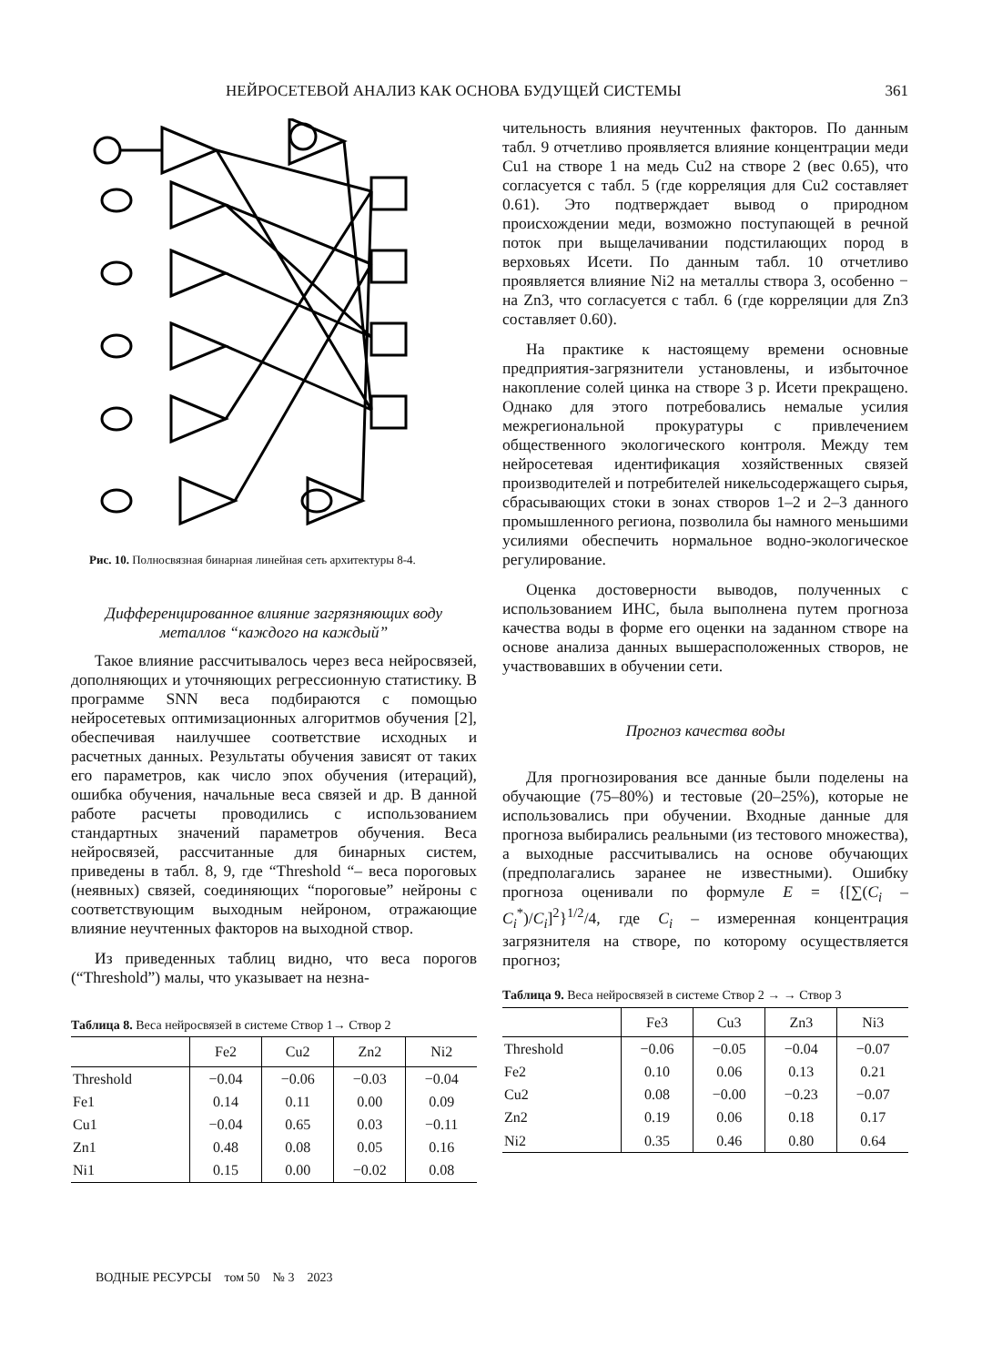НЕЙРОСЕТЕВОЙ АНАЛИЗ КАК ОСНОВА БУДУЩЕЙ СИСТЕМЫ 361
Рис. 10. Полносвязная бинарная линейная сеть архитектуры 8-4.
Дифференцированное влияние загрязняющих воду металлов “каждого на каждый”
Такое влияние рассчитывалось через веса нейросвязей, дополняющих и уточняющих регрессионную статистику. В программе SNN веса подбираются с помощью нейросетевых оптимизационных алгоритмов обучения [2], обеспечивая наилучшее соответствие исходных и расчетных данных. Результаты обучения зависят от таких его параметров, как число эпох обучения (итераций), ошибка обучения, начальные веса связей и др. В данной работе расчеты проводились с использованием стандартных значений параметров обучения. Веса нейросвязей, рассчитанные для бинарных систем, приведены в табл. 8, 9, где “Threshold “– веса пороговых (неявных) связей, соединяющих “пороговые” нейроны с соответствующим выходным нейроном, отражающие влияние неучтенных факторов на выходной створ.
Из приведенных таблиц видно, что веса порогов (“Threshold”) малы, что указывает на незна-
Таблица 8. Веса нейросвязей в системе Створ 1→ Створ 2
| | Fe2 | Cu2 | Zn2 | Ni2 |
| --- | --- | --- | --- | --- |
| Threshold | −0.04 | −0.06 | −0.03 | −0.04 |
| Fe1 | 0.14 | 0.11 | 0.00 | 0.09 |
| Cu1 | −0.04 | 0.65 | 0.03 | −0.11 |
| Zn1 | 0.48 | 0.08 | 0.05 | 0.16 |
| Ni1 | 0.15 | 0.00 | −0.02 | 0.08 |
чительность влияния неучтенных факторов. По данным табл. 9 отчетливо проявляется влияние концентрации меди Cu1 на створе 1 на медь Cu2 на створе 2 (вес 0.65), что согласуется с табл. 5 (где корреляция для Cu2 составляет 0.61). Это подтверждает вывод о природном происхождении меди, возможно поступающей в речной поток при выщелачивании подстилающих пород в верховьях Исети. По данным табл. 10 отчетливо проявляется влияние Ni2 на металлы створа 3, особенно − на Zn3, что согласуется с табл. 6 (где корреляции для Zn3 составляет 0.60).
На практике к настоящему времени основные предприятия-загрязнители установлены, и избыточное накопление солей цинка на створе 3 р. Исети прекращено. Однако для этого потребовались немалые усилия межрегиональной прокуратуры с привлечением общественного экологического контроля. Между тем нейросетевая идентификация хозяйственных связей производителей и потребителей никельсодержащего сырья, сбрасывающих стоки в зонах створов 1–2 и 2–3 данного промышленного региона, позволила бы намного меньшими усилиями обеспечить нормальное водно-экологическое регулирование.
Оценка достоверности выводов, полученных с использованием ИНС, была выполнена путем прогноза качества воды в форме его оценки на заданном створе на основе анализа данных вышерасположенных створов, не участвовавших в обучении сети.
Прогноз качества воды
Для прогнозирования все данные были поделены на обучающие (75–80%) и тестовые (20–25%), которые не использовались при обучении. Входные данные для прогноза выбирались реальными (из тестового множества), а выходные рассчитывались на основе обучающих (предполагались заранее не известными). Ошибку прогноза оценивали по формуле E = {[∑(C<sub>i</sub> – C<sub>i</sub><sup>*</sup>)/C<sub>i</sub>]<sup>2</sup>}<sup>1/2</sup>/4, где C<sub>i</sub> – измеренная концентрация загрязнителя на створе, по которому осуществляется прогноз;
Таблица 9. Веса нейросвязей в системе Створ 2 → → Створ 3
| | Fe3 | Cu3 | Zn3 | Ni3 |
| --- | --- | --- | --- | --- |
| Threshold | −0.06 | −0.05 | −0.04 | −0.07 |
| Fe2 | 0.10 | 0.06 | 0.13 | 0.21 |
| Cu2 | 0.08 | −0.00 | −0.23 | −0.07 |
| Zn2 | 0.19 | 0.06 | 0.18 | 0.17 |
| Ni2 | 0.35 | 0.46 | 0.80 | 0.64 |
ВОДНЫЕ РЕСУРСЫ том 50 № 3 2023